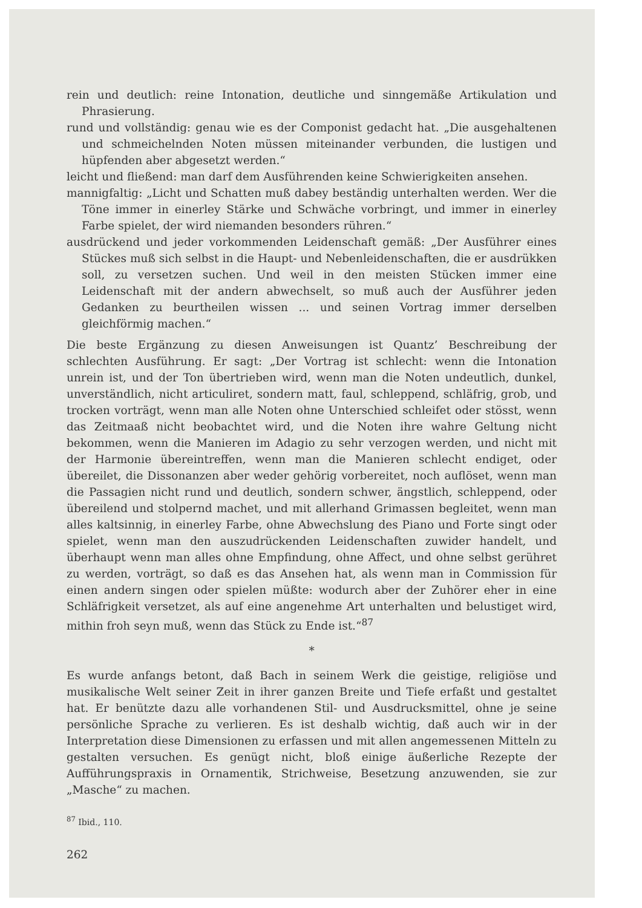rein und deutlich: reine Intonation, deutliche und sinngemäße Artikulation und Phrasierung.
rund und vollständig: genau wie es der Componist gedacht hat. „Die ausgehaltenen und schmeichelnden Noten müssen miteinander verbunden, die lustigen und hüpfenden aber abgesetzt werden.“
leicht und fließend: man darf dem Ausführenden keine Schwierigkeiten ansehen.
mannigfaltig: „Licht und Schatten muß dabey beständig unterhalten werden. Wer die Töne immer in einerley Stärke und Schwäche vorbringt, und immer in einerley Farbe spielet, der wird niemanden besonders rühren.“
ausdrückend und jeder vorkommenden Leidenschaft gemäß: „Der Ausführer eines Stückes muß sich selbst in die Haupt- und Nebenleidenschaften, die er ausdrükken soll, zu versetzen suchen. Und weil in den meisten Stücken immer eine Leidenschaft mit der andern abwechselt, so muß auch der Ausführer jeden Gedanken zu beurtheilen wissen ... und seinen Vortrag immer derselben gleichförmig machen.“
Die beste Ergänzung zu diesen Anweisungen ist Quantz’ Beschreibung der schlechten Ausführung. Er sagt: „Der Vortrag ist schlecht: wenn die Intonation unrein ist, und der Ton übertrieben wird, wenn man die Noten undeutlich, dunkel, unverständlich, nicht articuliret, sondern matt, faul, schleppend, schläfrig, grob, und trocken vorträgt, wenn man alle Noten ohne Unterschied schleifet oder stösst, wenn das Zeitmaaß nicht beobachtet wird, und die Noten ihre wahre Geltung nicht bekommen, wenn die Manieren im Adagio zu sehr verzogen werden, und nicht mit der Harmonie übereintreffen, wenn man die Manieren schlecht endiget, oder übereilet, die Dissonanzen aber weder gehörig vorbereitet, noch auflöset, wenn man die Passagien nicht rund und deutlich, sondern schwer, ängstlich, schleppend, oder übereilend und stolpernd machet, und mit allerhand Grimassen begleitet, wenn man alles kaltsinnig, in einerley Farbe, ohne Abwechslung des Piano und Forte singt oder spielet, wenn man den auszudrückenden Leidenschaften zuwider handelt, und überhaupt wenn man alles ohne Empfindung, ohne Affect, und ohne selbst gerühret zu werden, vorträgt, so daß es das Ansehen hat, als wenn man in Commission für einen andern singen oder spielen müßte: wodurch aber der Zuhörer eher in eine Schläfrigkeit versetzet, als auf eine angenehme Art unterhalten und belustiget wird, mithin froh seyn muß, wenn das Stück zu Ende ist.“<sup>87</sup>
*
Es wurde anfangs betont, daß Bach in seinem Werk die geistige, religiöse und musikalische Welt seiner Zeit in ihrer ganzen Breite und Tiefe erfaßt und gestaltet hat. Er benützte dazu alle vorhandenen Stil- und Ausdrucksmittel, ohne je seine persönliche Sprache zu verlieren. Es ist deshalb wichtig, daß auch wir in der Interpretation diese Dimensionen zu erfassen und mit allen angemessenen Mitteln zu gestalten versuchen. Es genügt nicht, bloß einige äußerliche Rezepte der Aufführungspraxis in Ornamentik, Strichweise, Besetzung anzuwenden, sie zur „Masche“ zu machen.
<sup>87</sup> Ibid., 110.
262